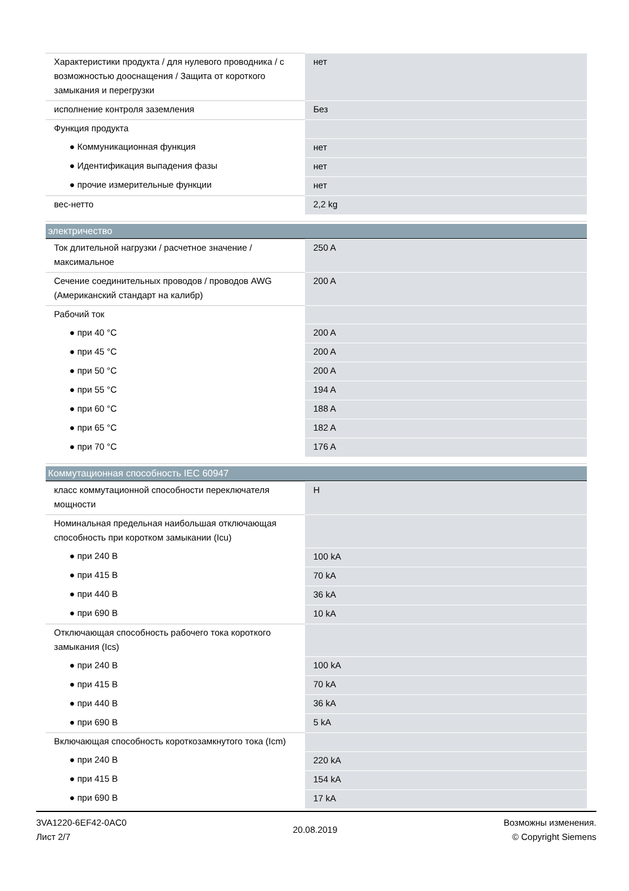| Характеристики продукта / для нулевого проводника / с возможностью дооснащения / Защита от короткого замыкания и перегрузки | нет |
| исполнение контроля заземления | Без |
| Функция продукта | |
| ● Коммуникационная функция | нет |
| ● Идентификация выпадения фазы | нет |
| ● прочие измерительные функции | нет |
| вес-нетто | 2,2 kg |
электричество
| Ток длительной нагрузки / расчетное значение / максимальное | 250 A |
| Сечение соединительных проводов / проводов AWG (Американский стандарт на калибр) | 200 A |
| Рабочий ток | |
| ● при 40 °C | 200 A |
| ● при 45 °C | 200 A |
| ● при 50 °C | 200 A |
| ● при 55 °C | 194 A |
| ● при 60 °C | 188 A |
| ● при 65 °C | 182 A |
| ● при 70 °C | 176 A |
Коммутационная способность IEC 60947
| класс коммутационной способности переключателя мощности | H |
| Номинальная предельная наибольшая отключающая способность при коротком замыкании (Icu) | |
| ● при 240 В | 100 kA |
| ● при 415 В | 70 kA |
| ● при 440 В | 36 kA |
| ● при 690 В | 10 kA |
| Отключающая способность рабочего тока короткого замыкания (Ics) | |
| ● при 240 В | 100 kA |
| ● при 415 В | 70 kA |
| ● при 440 В | 36 kA |
| ● при 690 В | 5 kA |
| Включающая способность короткозамкнутого тока (Icm) | |
| ● при 240 В | 220 kA |
| ● при 415 В | 154 kA |
| ● при 690 В | 17 kA |
3VA1220-6EF42-0AC0
Лист 2/7
20.08.2019
Возможны изменения.
© Copyright Siemens